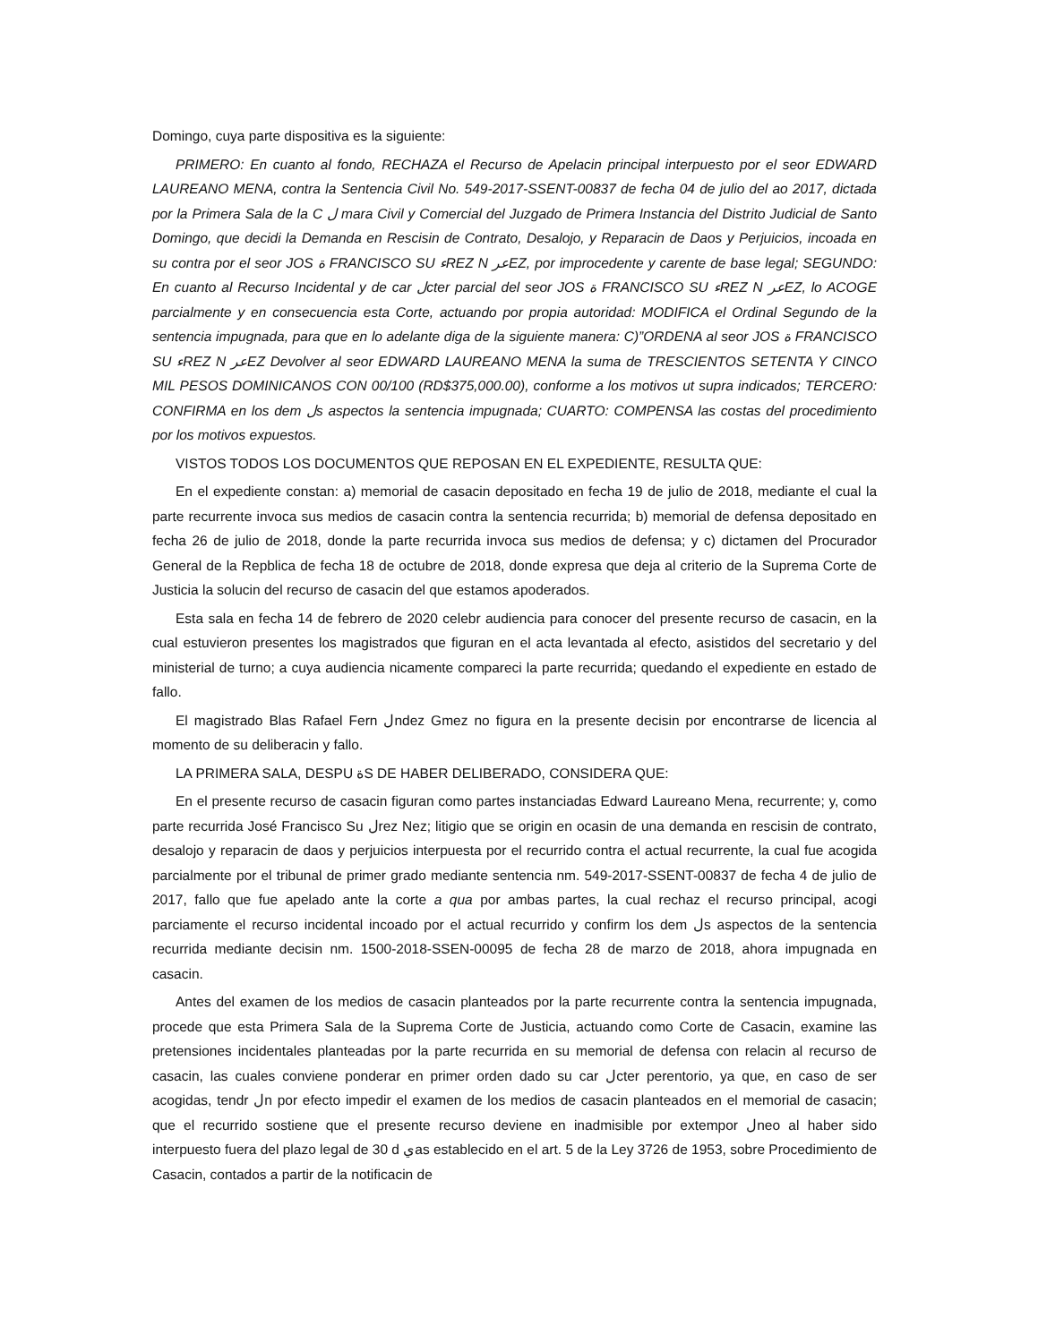Domingo, cuya parte dispositiva es la siguiente:
PRIMERO: En cuanto al fondo, RECHAZA el Recurso de Apelacin principal interpuesto por el seor EDWARD LAUREANO MENA, contra la Sentencia Civil No. 549-2017-SSENT-00837 de fecha 04 de julio del ao 2017, dictada por la Primera Sala de la C ل mara Civil y Comercial del Juzgado de Primera Instancia del Distrito Judicial de Santo Domingo, que decidi la Demanda en Rescisin de Contrato, Desalojo, y Reparacin de Daos y Perjuicios, incoada en su contra por el seor JOS ة FRANCISCO SU ءREZ N عرEZ, por improcedente y carente de base legal; SEGUNDO: En cuanto al Recurso Incidental y de car لcter parcial del seor JOS ة FRANCISCO SU ءREZ N عرEZ, lo ACOGE parcialmente y en consecuencia esta Corte, actuando por propia autoridad: MODIFICA el Ordinal Segundo de la sentencia impugnada, para que en lo adelante diga de la siguiente manera: C)”ORDENA al seor JOS ة FRANCISCO SU ءREZ N عرEZ Devolver al seor EDWARD LAUREANO MENA la suma de TRESCIENTOS SETENTA Y CINCO MIL PESOS DOMINICANOS CON 00/100 (RD$375,000.00), conforme a los motivos ut supra indicados; TERCERO: CONFIRMA en los dem لs aspectos la sentencia impugnada; CUARTO: COMPENSA las costas del procedimiento por los motivos expuestos.
VISTOS TODOS LOS DOCUMENTOS QUE REPOSAN EN EL EXPEDIENTE, RESULTA QUE:
En el expediente constan: a) memorial de casacin depositado en fecha 19 de julio de 2018, mediante el cual la parte recurrente invoca sus medios de casacin contra la sentencia recurrida; b) memorial de defensa depositado en fecha 26 de julio de 2018, donde la parte recurrida invoca sus medios de defensa; y c) dictamen del Procurador General de la Repblica de fecha 18 de octubre de 2018, donde expresa que deja al criterio de la Suprema Corte de Justicia la solucin del recurso de casacin del que estamos apoderados.
Esta sala en fecha 14 de febrero de 2020 celebr audiencia para conocer del presente recurso de casacin, en la cual estuvieron presentes los magistrados que figuran en el acta levantada al efecto, asistidos del secretario y del ministerial de turno; a cuya audiencia nicamente compareci la parte recurrida; quedando el expediente en estado de fallo.
El magistrado Blas Rafael Fern لndez Gmez no figura en la presente decisin por encontrarse de licencia al momento de su deliberacin y fallo.
LA PRIMERA SALA, DESPU ةS DE HABER DELIBERADO, CONSIDERA QUE:
En el presente recurso de casacin figuran como partes instanciadas Edward Laureano Mena, recurrente; y, como parte recurrida José Francisco Su لrez Nez; litigio que se origin en ocasin de una demanda en rescisin de contrato, desalojo y reparacin de daos y perjuicios interpuesta por el recurrido contra el actual recurrente, la cual fue acogida parcialmente por el tribunal de primer grado mediante sentencia nm. 549-2017-SSENT-00837 de fecha 4 de julio de 2017, fallo que fue apelado ante la corte a qua por ambas partes, la cual rechaz el recurso principal, acogi parciamente el recurso incidental incoado por el actual recurrido y confirm los dem لs aspectos de la sentencia recurrida mediante decisin nm. 1500-2018-SSEN-00095 de fecha 28 de marzo de 2018, ahora impugnada en casacin.
Antes del examen de los medios de casacin planteados por la parte recurrente contra la sentencia impugnada, procede que esta Primera Sala de la Suprema Corte de Justicia, actuando como Corte de Casacin, examine las pretensiones incidentales planteadas por la parte recurrida en su memorial de defensa con relacin al recurso de casacin, las cuales conviene ponderar en primer orden dado su car لcter perentorio, ya que, en caso de ser acogidas, tendr لn por efecto impedir el examen de los medios de casacin planteados en el memorial de casacin; que el recurrido sostiene que el presente recurso deviene en inadmisible por extempor لneo al haber sido interpuesto fuera del plazo legal de 30 d يas establecido en el art. 5 de la Ley 3726 de 1953, sobre Procedimiento de Casacin, contados a partir de la notificacin de